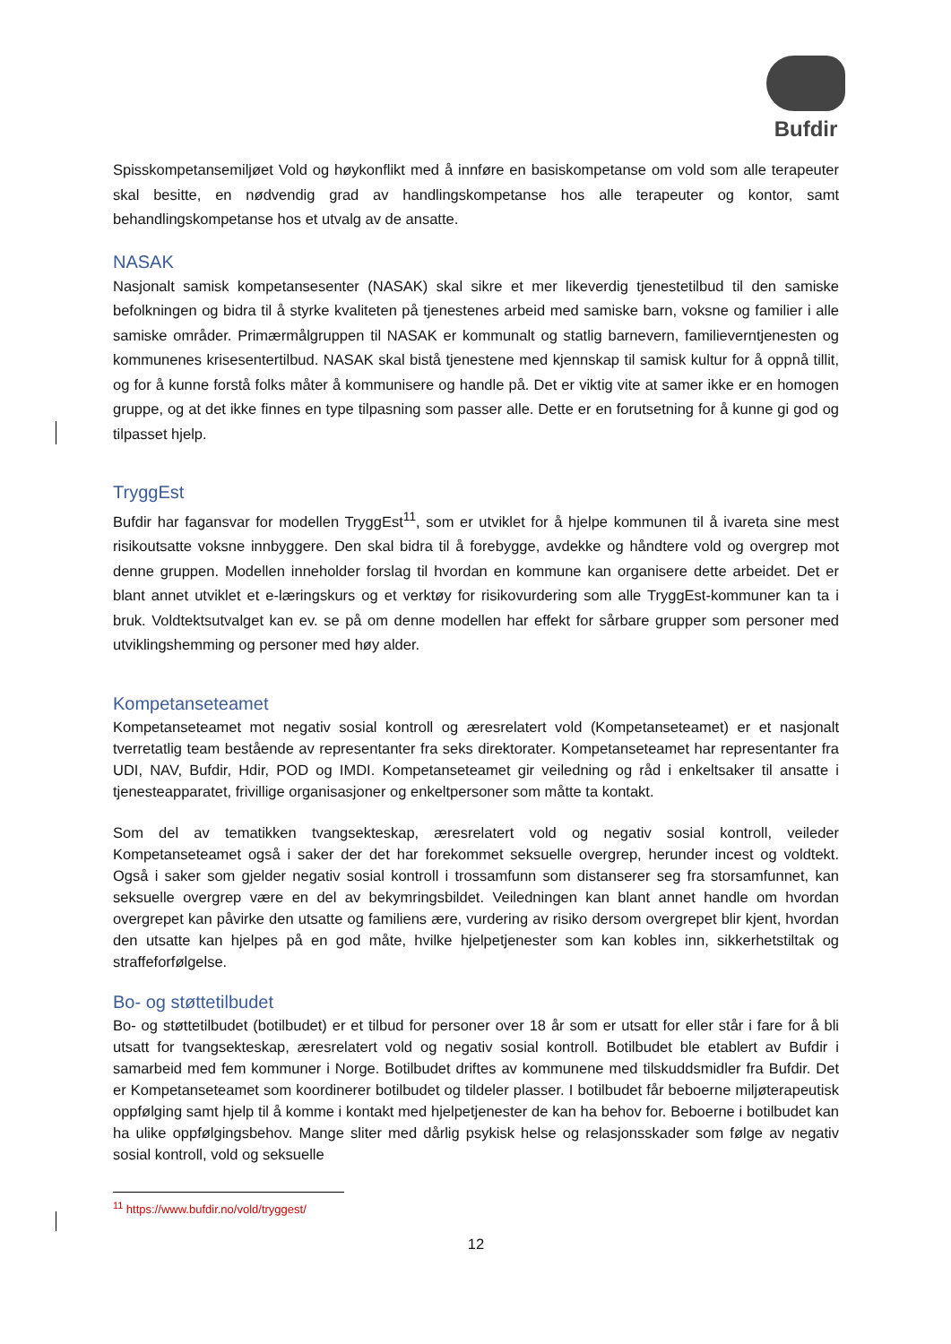Bufdir
Spisskompetansemiljøet Vold og høykonflikt med å innføre en basiskompetanse om vold som alle terapeuter skal besitte, en nødvendig grad av handlingskompetanse hos alle terapeuter og kontor, samt behandlingskompetanse hos et utvalg av de ansatte.
NASAK
Nasjonalt samisk kompetansesenter (NASAK) skal sikre et mer likeverdig tjenestetilbud til den samiske befolkningen og bidra til å styrke kvaliteten på tjenestenes arbeid med samiske barn, voksne og familier i alle samiske områder. Primærmålgruppen til NASAK er kommunalt og statlig barnevern, familieverntjenesten og kommunenes krisesentertilbud. NASAK skal bistå tjenestene med kjennskap til samisk kultur for å oppnå tillit, og for å kunne forstå folks måter å kommunisere og handle på. Det er viktig vite at samer ikke er en homogen gruppe, og at det ikke finnes en type tilpasning som passer alle. Dette er en forutsetning for å kunne gi god og tilpasset hjelp.
TryggEst
Bufdir har fagansvar for modellen TryggEst<sup>11</sup>, som er utviklet for å hjelpe kommunen til å ivareta sine mest risikoutsatte voksne innbyggere. Den skal bidra til å forebygge, avdekke og håndtere vold og overgrep mot denne gruppen. Modellen inneholder forslag til hvordan en kommune kan organisere dette arbeidet. Det er blant annet utviklet et e-læringskurs og et verktøy for risikovurdering som alle TryggEst-kommuner kan ta i bruk. Voldtektsutvalget kan ev. se på om denne modellen har effekt for sårbare grupper som personer med utviklingshemming og personer med høy alder.
Kompetanseteamet
Kompetanseteamet mot negativ sosial kontroll og æresrelatert vold (Kompetanseteamet) er et nasjonalt tverretatlig team bestående av representanter fra seks direktorater. Kompetanseteamet har representanter fra UDI, NAV, Bufdir, Hdir, POD og IMDI. Kompetanseteamet gir veiledning og råd i enkeltsaker til ansatte i tjenesteapparatet, frivillige organisasjoner og enkeltpersoner som måtte ta kontakt.
Som del av tematikken tvangsekteskap, æresrelatert vold og negativ sosial kontroll, veileder Kompetanseteamet også i saker der det har forekommet seksuelle overgrep, herunder incest og voldtekt. Også i saker som gjelder negativ sosial kontroll i trossamfunn som distanserer seg fra storsamfunnet, kan seksuelle overgrep være en del av bekymringsbildet. Veiledningen kan blant annet handle om hvordan overgrepet kan påvirke den utsatte og familiens ære, vurdering av risiko dersom overgrepet blir kjent, hvordan den utsatte kan hjelpes på en god måte, hvilke hjelpetjenester som kan kobles inn, sikkerhetstiltak og straffeforfølgelse.
Bo- og støttetilbudet
Bo- og støttetilbudet (botilbudet) er et tilbud for personer over 18 år som er utsatt for eller står i fare for å bli utsatt for tvangsekteskap, æresrelatert vold og negativ sosial kontroll. Botilbudet ble etablert av Bufdir i samarbeid med fem kommuner i Norge. Botilbudet driftes av kommunene med tilskuddsmidler fra Bufdir. Det er Kompetanseteamet som koordinerer botilbudet og tildeler plasser. I botilbudet får beboerne miljøterapeutisk oppfølging samt hjelp til å komme i kontakt med hjelpetjenester de kan ha behov for. Beboerne i botilbudet kan ha ulike oppfølgingsbehov. Mange sliter med dårlig psykisk helse og relasjonsskader som følge av negativ sosial kontroll, vold og seksuelle
<sup>11</sup> https://www.bufdir.no/vold/tryggest/
12